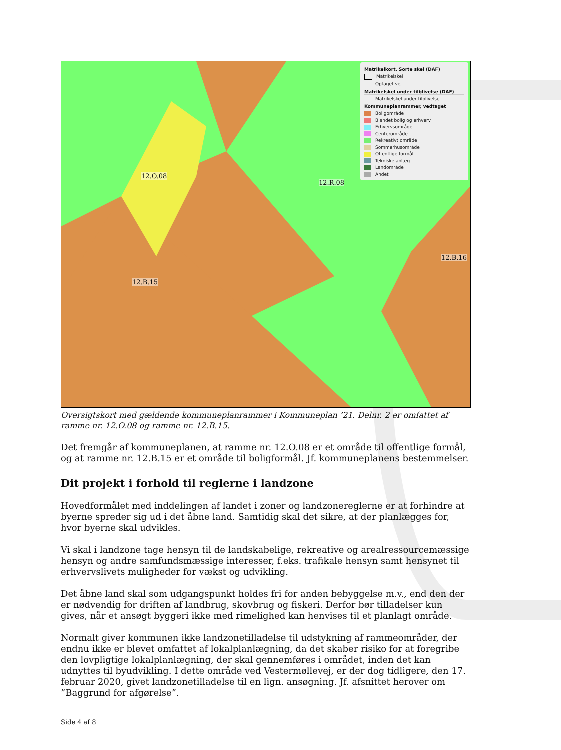12.O.08
12.R.08
12.B.15
12.B.16
Matrikelkort, Sorte skel (DAF)
Matrikelskel
Optaget vej
Matrikelskel under tilblivelse (DAF)
Matrikelskel under tilblivelse
Kommuneplanrammer, vedtaget
Boligområde
Blandet bolig og erhverv
Erhvervsområde
Centerområde
Rekreativt område
Sommerhusområde
Offentlige formål
Tekniske anlæg
Landområde
Andet
Oversigtskort med gældende kommuneplanrammer i Kommuneplan ’21. Delnr. 2 er omfattet af ramme nr. 12.O.08 og ramme nr. 12.B.15.
Det fremgår af kommuneplanen, at ramme nr. 12.O.08 er et område til offentlige formål, og at ramme nr. 12.B.15 er et område til boligformål. Jf. kommuneplanens bestemmelser.
Dit projekt i forhold til reglerne i landzone
Hovedformålet med inddelingen af landet i zoner og landzonereglerne er at forhindre at byerne spreder sig ud i det åbne land. Samtidig skal det sikre, at der planlægges for, hvor byerne skal udvikles.
Vi skal i landzone tage hensyn til de landskabelige, rekreative og arealressourcemæssige hensyn og andre samfundsmæssige interesser, f.eks. trafikale hensyn samt hensynet til erhvervslivets muligheder for vækst og udvikling.
Det åbne land skal som udgangspunkt holdes fri for anden bebyggelse m.v., end den der er nødvendig for driften af landbrug, skovbrug og fiskeri. Derfor bør tilladelser kun gives, når et ansøgt byggeri ikke med rimelighed kan henvises til et planlagt område.
Normalt giver kommunen ikke landzonetilladelse til udstykning af rammeområder, der endnu ikke er blevet omfattet af lokalplanlægning, da det skaber risiko for at foregribe den lovpligtige lokalplanlægning, der skal gennemføres i området, inden det kan udnyttes til byudvikling. I dette område ved Vestermøllevej, er der dog tidligere, den 17. februar 2020, givet landzonetilladelse til en lign. ansøgning. Jf. afsnittet herover om ”Baggrund for afgørelse”.
Side 4 af 8